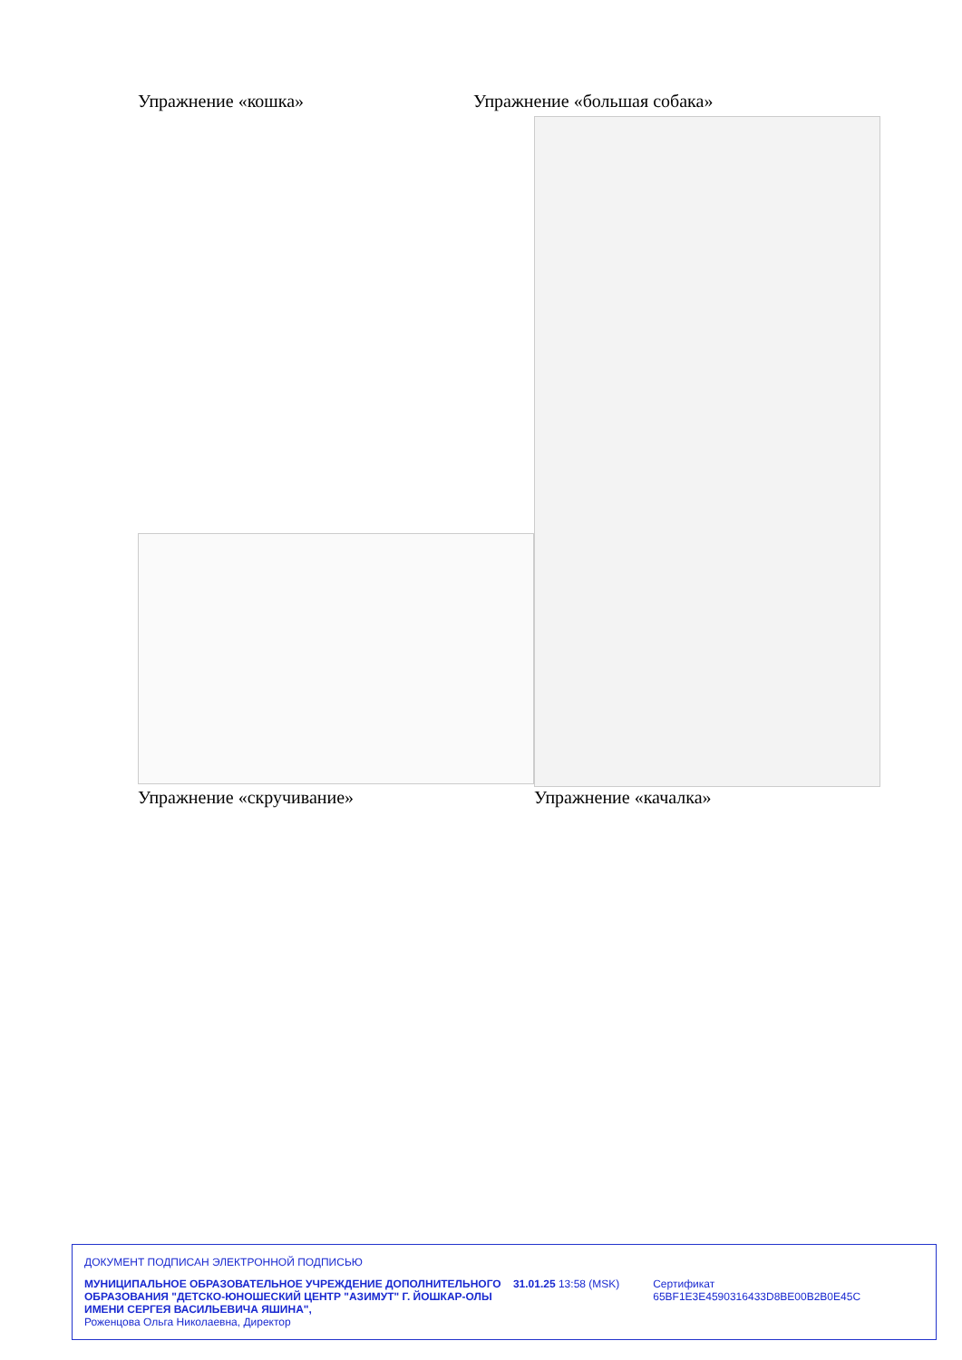Упражнение «кошка» Упражнение «большая собака»
Упражнение «скручивание» Упражнение «качалка»
ДОКУМЕНТ ПОДПИСАН ЭЛЕКТРОННОЙ ПОДПИСЬЮ
МУНИЦИПАЛЬНОЕ ОБРАЗОВАТЕЛЬНОЕ УЧРЕЖДЕНИЕ ДОПОЛНИТЕЛЬНОГО ОБРАЗОВАНИЯ "ДЕТСКО-ЮНОШЕСКИЙ ЦЕНТР "АЗИМУТ" Г. ЙОШКАР-ОЛЫ ИМЕНИ СЕРГЕЯ ВАСИЛЬЕВИЧА ЯШИНА",
Роженцова Ольга Николаевна, Директор
31.01.25 13:58 (MSK) Сертификат 65BF1E3E4590316433D8BE00B2B0E45C